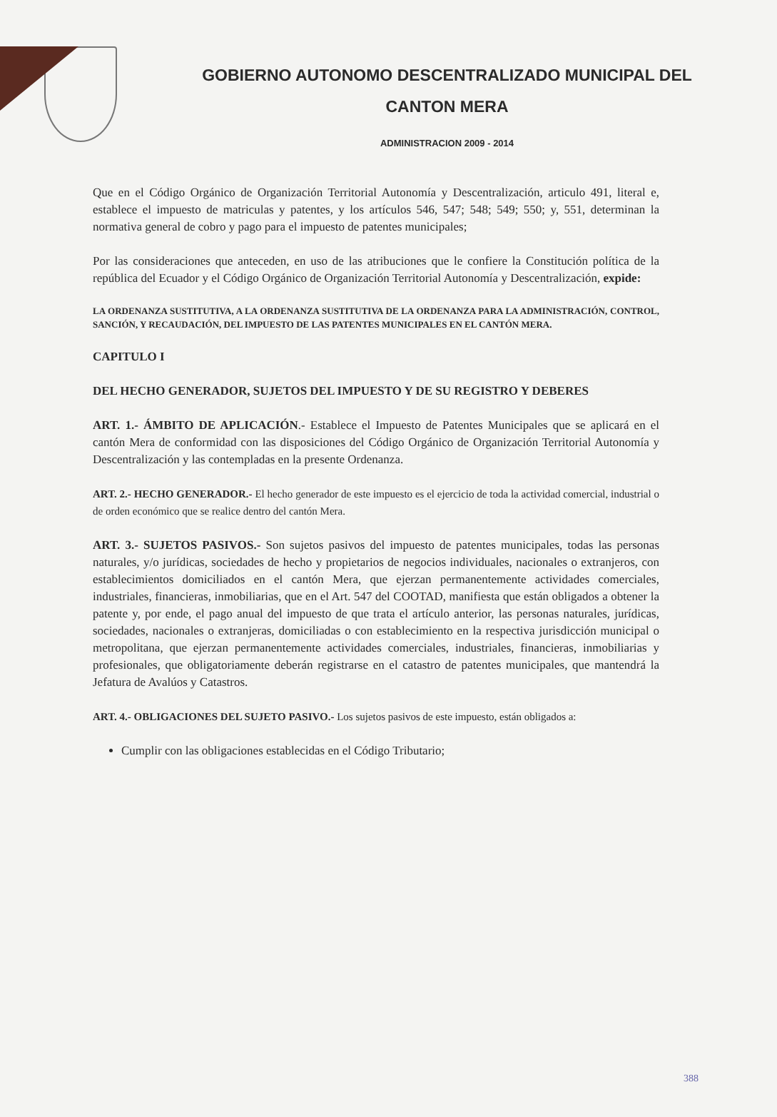GOBIERNO AUTONOMO DESCENTRALIZADO MUNICIPAL DEL
CANTON MERA
ADMINISTRACION 2009 - 2014
Que en el Código Orgánico de Organización Territorial Autonomía y Descentralización, articulo 491, literal e, establece el impuesto de matriculas y patentes, y los artículos 546, 547; 548; 549; 550; y, 551, determinan la normativa general de cobro y pago para el impuesto de patentes municipales;
Por las consideraciones que anteceden, en uso de las atribuciones que le confiere la Constitución política de la república del Ecuador y el Código Orgánico de Organización Territorial Autonomía y Descentralización, expide:
LA ORDENANZA SUSTITUTIVA, A LA ORDENANZA SUSTITUTIVA DE LA ORDENANZA PARA LA ADMINISTRACIÓN, CONTROL, SANCIÓN, Y RECAUDACIÓN, DEL IMPUESTO DE LAS PATENTES MUNICIPALES EN EL CANTÓN MERA.
CAPITULO I
DEL HECHO GENERADOR, SUJETOS DEL IMPUESTO Y DE SU REGISTRO Y DEBERES
ART. 1.- ÁMBITO DE APLICACIÓN.- Establece el Impuesto de Patentes Municipales que se aplicará en el cantón Mera de conformidad con las disposiciones del Código Orgánico de Organización Territorial Autonomía y Descentralización y las contempladas en la presente Ordenanza.
ART. 2.- HECHO GENERADOR.- El hecho generador de este impuesto es el ejercicio de toda la actividad comercial, industrial o de orden económico que se realice dentro del cantón Mera.
ART. 3.- SUJETOS PASIVOS.- Son sujetos pasivos del impuesto de patentes municipales, todas las personas naturales, y/o jurídicas, sociedades de hecho y propietarios de negocios individuales, nacionales o extranjeros, con establecimientos domiciliados en el cantón Mera, que ejerzan permanentemente actividades comerciales, industriales, financieras, inmobiliarias, que en el Art. 547 del COOTAD, manifiesta que están obligados a obtener la patente y, por ende, el pago anual del impuesto de que trata el artículo anterior, las personas naturales, jurídicas, sociedades, nacionales o extranjeras, domiciliadas o con establecimiento en la respectiva jurisdicción municipal o metropolitana, que ejerzan permanentemente actividades comerciales, industriales, financieras, inmobiliarias y profesionales, que obligatoriamente deberán registrarse en el catastro de patentes municipales, que mantendrá la Jefatura de Avalúos y Catastros.
ART. 4.- OBLIGACIONES DEL SUJETO PASIVO.- Los sujetos pasivos de este impuesto, están obligados a:
Cumplir con las obligaciones establecidas en el Código Tributario;
388